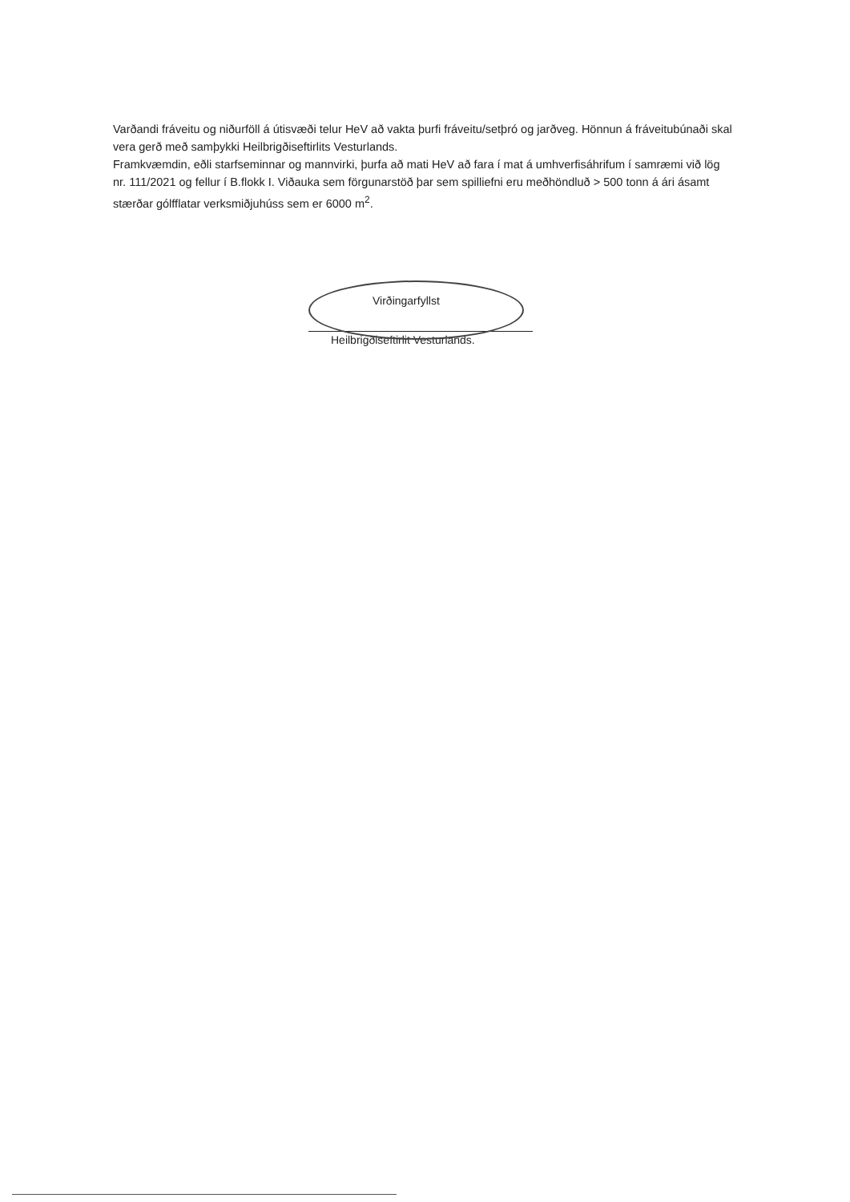Varðandi fráveitu og niðurföll á útisvæði telur HeV að vakta þurfi fráveitu/setþró og jarðveg. Hönnun á fráveitubúnaði skal vera gerð með samþykki Heilbrigðiseftirlits Vesturlands.
Framkvæmdin, eðli starfseminnar og mannvirki, þurfa að mati HeV að fara í mat á umhverfisáhrifum í samræmi við lög nr. 111/2021 og fellur í B.flokk I. Viðauka sem förgunarstöð þar sem spilliefni eru meðhöndluð > 500 tonn á ári ásamt stærðar gólfflatar verksmiðjuhúss sem er 6000 m<sup>2</sup>.
Virðingarfyllst
Heilbrigðiseftirlit Vesturlands.